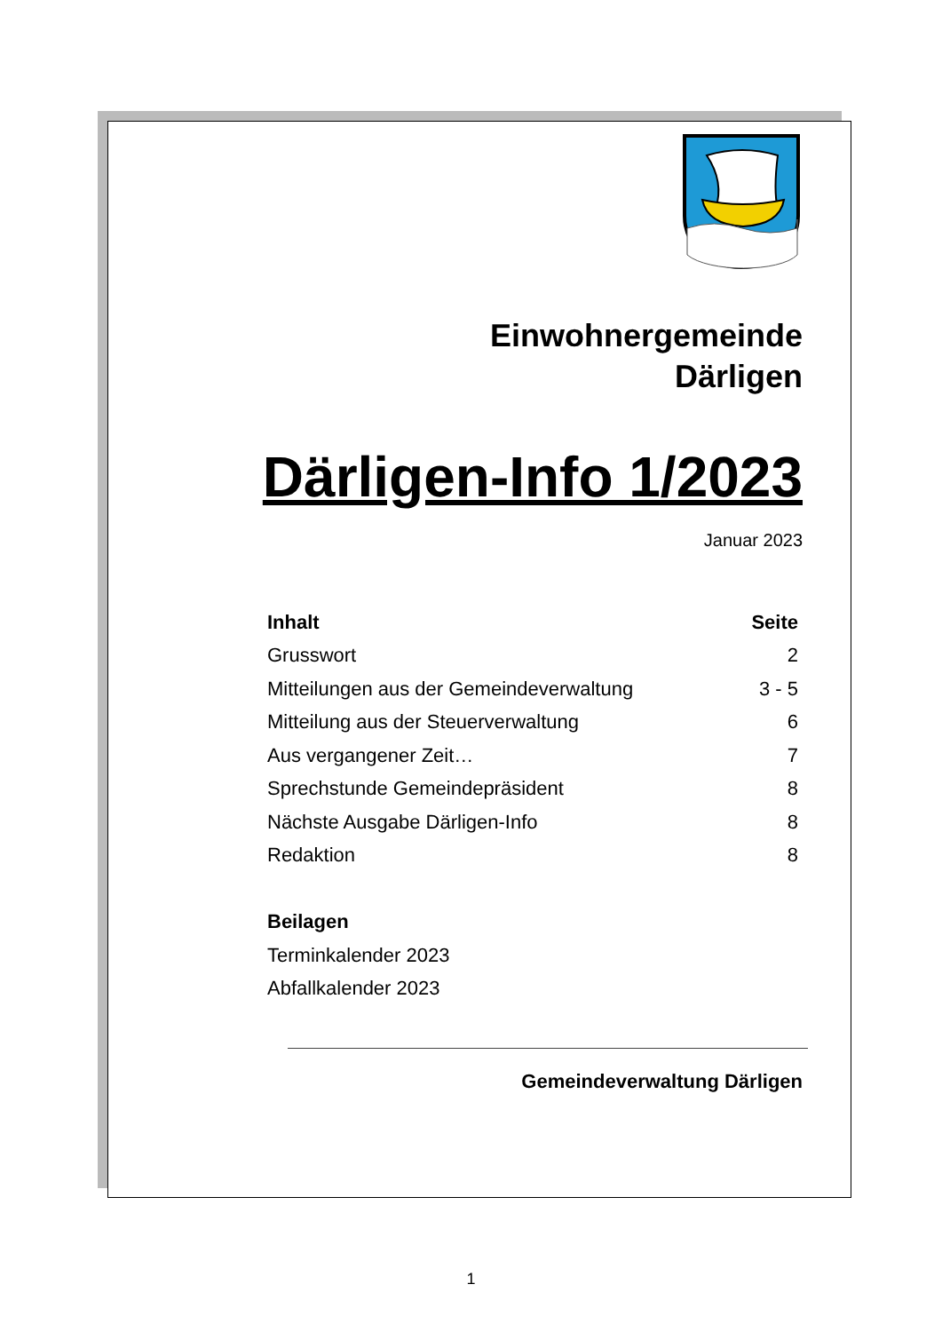Einwohnergemeinde
Därligen
Därligen-Info 1/2023
Januar 2023
| Inhalt | Seite |
| --- | --- |
| Grusswort | 2 |
| Mitteilungen aus der Gemeindeverwaltung | 3 - 5 |
| Mitteilung aus der Steuerverwaltung | 6 |
| Aus vergangener Zeit… | 7 |
| Sprechstunde Gemeindepräsident | 8 |
| Nächste Ausgabe Därligen-Info | 8 |
| Redaktion | 8 |
| Beilagen | |
| Terminkalender 2023 | |
| Abfallkalender 2023 | |
Gemeindeverwaltung Därligen
1